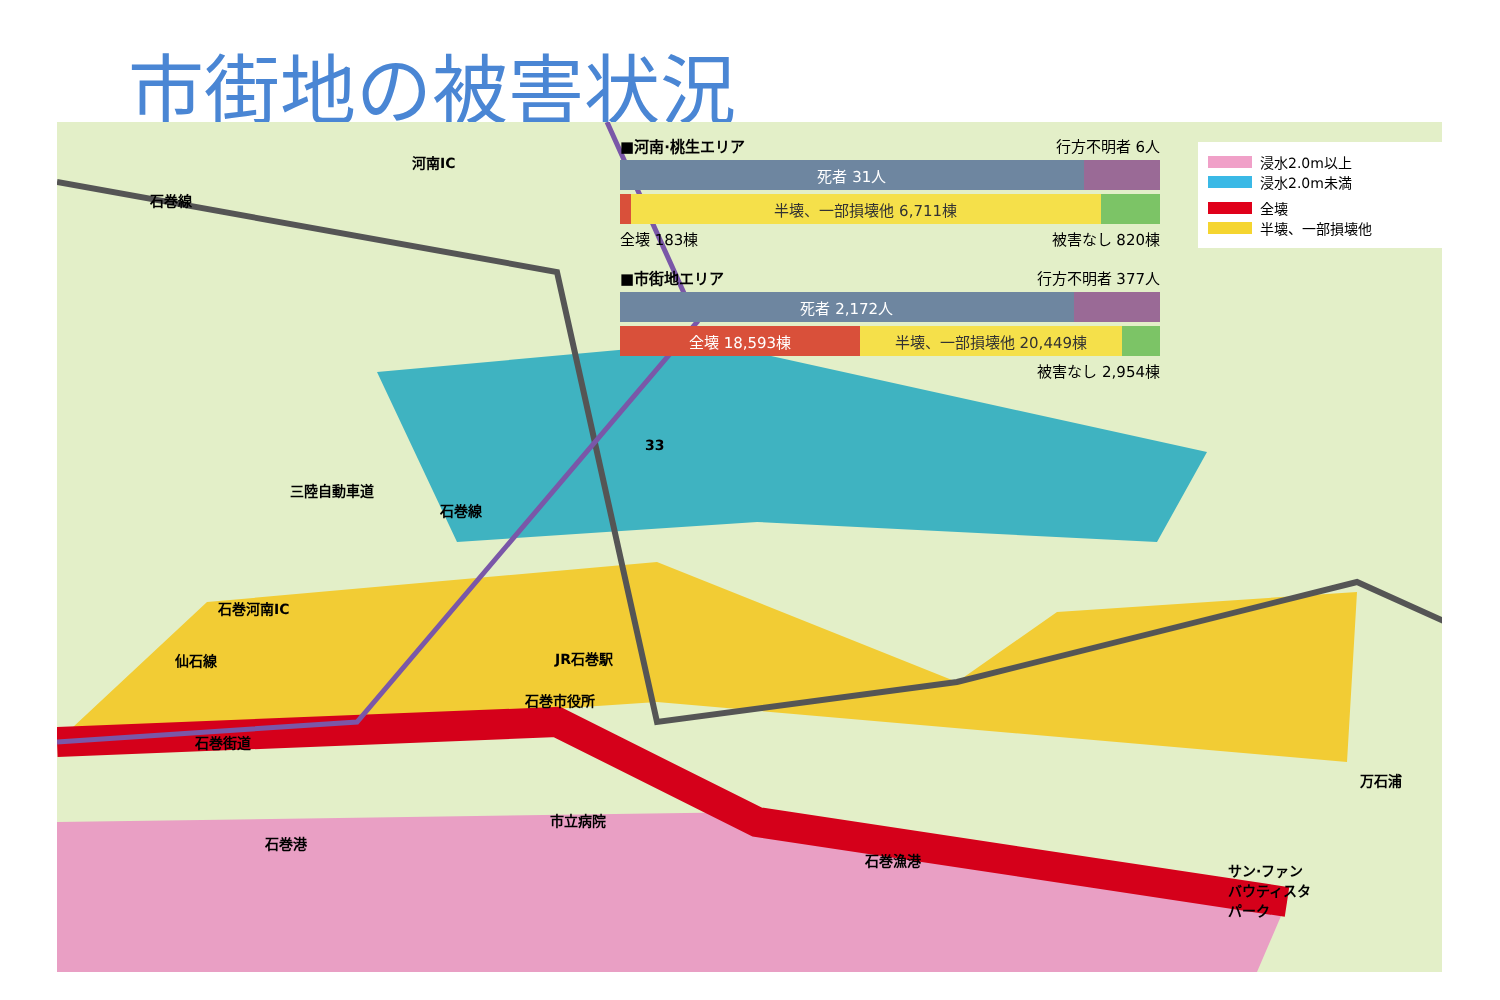市街地の被害状況
■河南·桃生エリア 行方不明者 6人
死者 31人
半壊、一部損壊他 6,711棟
全壊 183棟 被害なし 820棟
■市街地エリア 行方不明者 377人
死者 2,172人
全壊 18,593棟 半壊、一部損壊他 20,449棟
被害なし 2,954棟
浸水2.0m以上
浸水2.0m未満
全壊
半壊、一部損壊他
河南IC
石巻線
33
三陸自動車道
石巻線
石巻河南IC
仙石線 JR石巻駅
石巻市役所
石巻街道
市立病院
石巻港
石巻漁港
万石浦
サン·ファン
バウティスタ
パーク